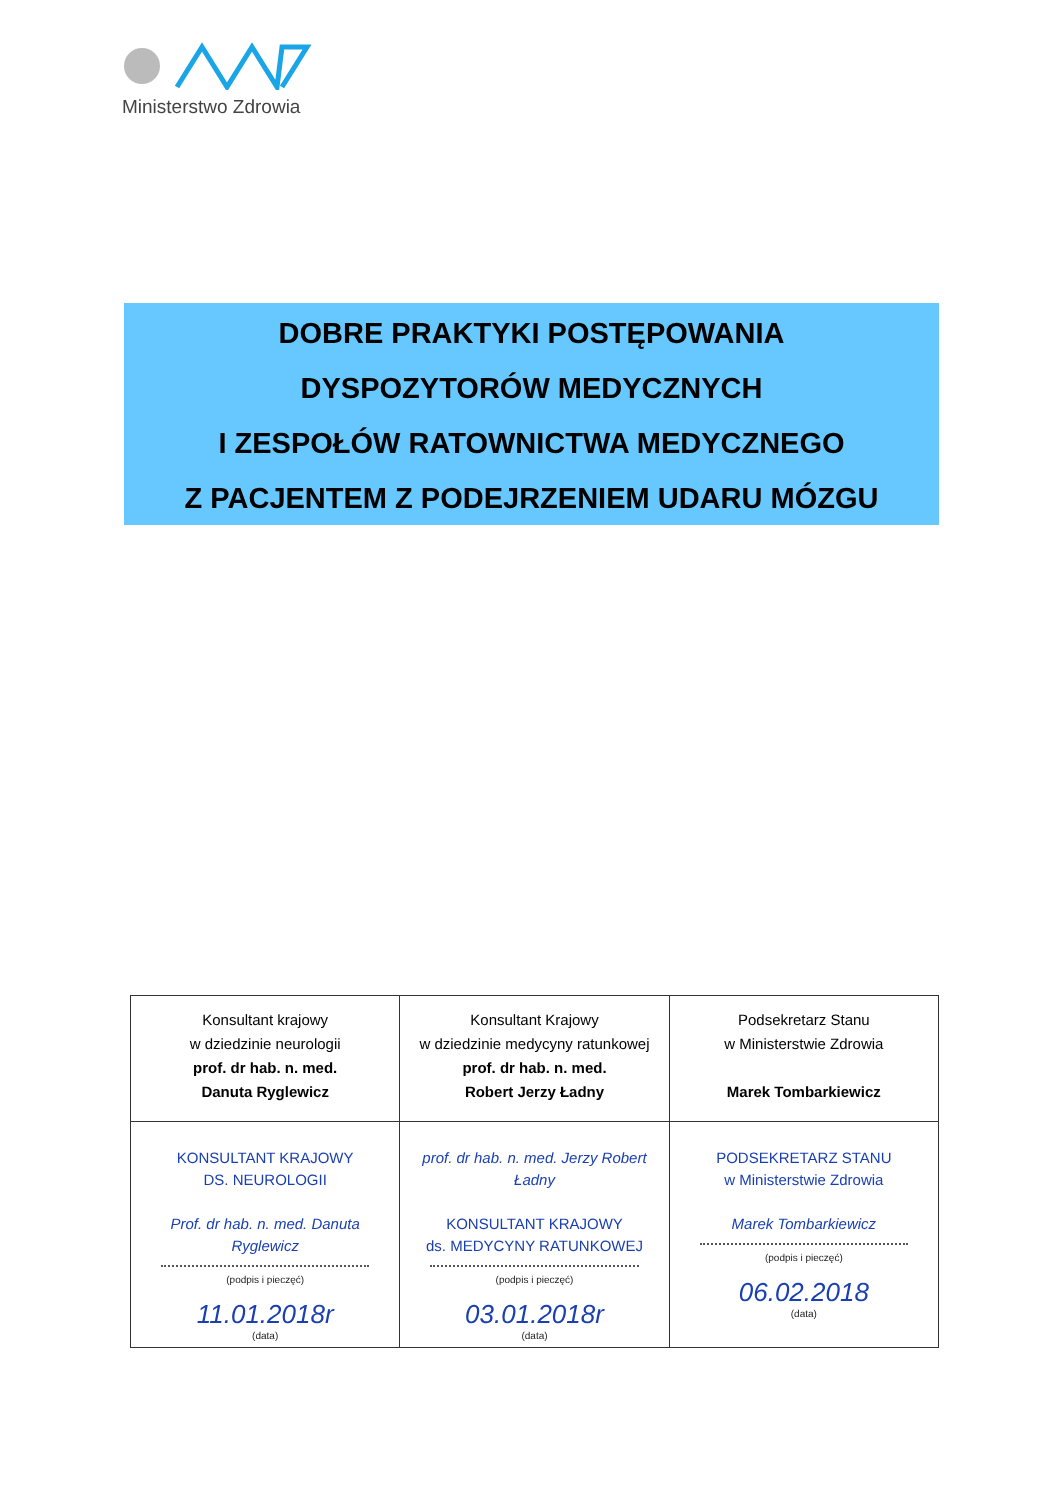Ministerstwo Zdrowia
DOBRE PRAKTYKI POSTĘPOWANIA
DYSPOZYTORÓW MEDYCZNYCH
I ZESPOŁÓW RATOWNICTWA MEDYCZNEGO
Z PACJENTEM Z PODEJRZENIEM UDARU MÓZGU
| Konsultant krajowy w dziedzinie neurologii prof. dr hab. n. med. Danuta Ryglewicz | Konsultant Krajowy w dziedzinie medycyny ratunkowej prof. dr hab. n. med. Robert Jerzy Ładny | Podsekretarz Stanu w Ministerstwie Zdrowia Marek Tombarkiewicz |
| KONSULTANT KRAJOWY DS. NEUROLOGII Prof. dr hab. n. med. Danuta Ryglewicz (podpis i pieczęć) 11.01.2018r (data) | prof. dr hab. n. med. Jerzy Robert Ładny KONSULTANT KRAJOWY ds. MEDYCYNY RATUNKOWEJ (podpis i pieczęć) 03.01.2018r (data) | PODSEKRETARZ STANU w Ministerstwie Zdrowia Marek Tombarkiewicz (podpis i pieczęć) 06.02.2018 (data) |